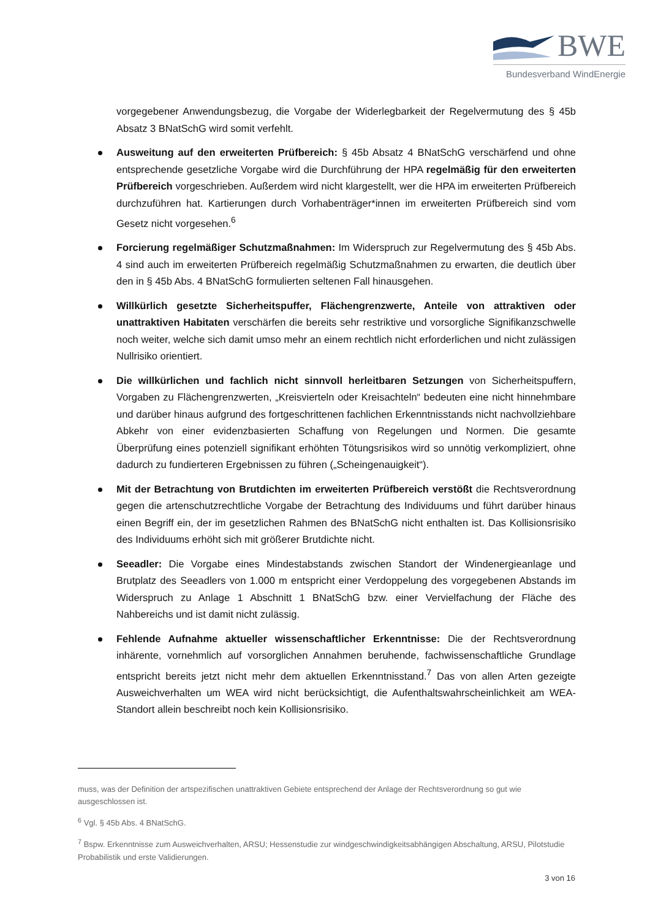BWE
Bundesverband WindEnergie
vorgegebener Anwendungsbezug, die Vorgabe der Widerlegbarkeit der Regelvermutung des § 45b Absatz 3 BNatSchG wird somit verfehlt.
Ausweitung auf den erweiterten Prüfbereich: § 45b Absatz 4 BNatSchG verschärfend und ohne entsprechende gesetzliche Vorgabe wird die Durchführung der HPA regelmäßig für den erweiterten Prüfbereich vorgeschrieben. Außerdem wird nicht klargestellt, wer die HPA im erweiterten Prüfbereich durchzuführen hat. Kartierungen durch Vorhabenträger*innen im erweiterten Prüfbereich sind vom Gesetz nicht vorgesehen.<sup>6</sup>
Forcierung regelmäßiger Schutzmaßnahmen: Im Widerspruch zur Regelvermutung des § 45b Abs. 4 sind auch im erweiterten Prüfbereich regelmäßig Schutzmaßnahmen zu erwarten, die deutlich über den in § 45b Abs. 4 BNatSchG formulierten seltenen Fall hinausgehen.
Willkürlich gesetzte Sicherheitspuffer, Flächengrenzwerte, Anteile von attraktiven oder unattraktiven Habitaten verschärfen die bereits sehr restriktive und vorsorgliche Signifikanzschwelle noch weiter, welche sich damit umso mehr an einem rechtlich nicht erforderlichen und nicht zulässigen Nullrisiko orientiert.
Die willkürlichen und fachlich nicht sinnvoll herleitbaren Setzungen von Sicherheitspuffern, Vorgaben zu Flächengrenzwerten, „Kreisvierteln oder Kreisachteln“ bedeuten eine nicht hinnehmbare und darüber hinaus aufgrund des fortgeschrittenen fachlichen Erkenntnisstands nicht nachvollziehbare Abkehr von einer evidenzbasierten Schaffung von Regelungen und Normen. Die gesamte Überprüfung eines potenziell signifikant erhöhten Tötungsrisikos wird so unnötig verkompliziert, ohne dadurch zu fundierteren Ergebnissen zu führen („Scheingenauigkeit“).
Mit der Betrachtung von Brutdichten im erweiterten Prüfbereich verstößt die Rechtsverordnung gegen die artenschutzrechtliche Vorgabe der Betrachtung des Individuums und führt darüber hinaus einen Begriff ein, der im gesetzlichen Rahmen des BNatSchG nicht enthalten ist. Das Kollisionsrisiko des Individuums erhöht sich mit größerer Brutdichte nicht.
Seeadler: Die Vorgabe eines Mindestabstands zwischen Standort der Windenergieanlage und Brutplatz des Seeadlers von 1.000 m entspricht einer Verdoppelung des vorgegebenen Abstands im Widerspruch zu Anlage 1 Abschnitt 1 BNatSchG bzw. einer Vervielfachung der Fläche des Nahbereichs und ist damit nicht zulässig.
Fehlende Aufnahme aktueller wissenschaftlicher Erkenntnisse: Die der Rechtsverordnung inhärente, vornehmlich auf vorsorglichen Annahmen beruhende, fachwissenschaftliche Grundlage entspricht bereits jetzt nicht mehr dem aktuellen Erkenntnisstand.<sup>7</sup> Das von allen Arten gezeigte Ausweichverhalten um WEA wird nicht berücksichtigt, die Aufenthaltswahrscheinlichkeit am WEA-Standort allein beschreibt noch kein Kollisionsrisiko.
muss, was der Definition der artspezifischen unattraktiven Gebiete entsprechend der Anlage der Rechtsverordnung so gut wie ausgeschlossen ist.
<sup>6</sup> Vgl. § 45b Abs. 4 BNatSchG.
<sup>7</sup> Bspw. Erkenntnisse zum Ausweichverhalten, ARSU; Hessenstudie zur windgeschwindigkeitsabhängigen Abschaltung, ARSU, Pilotstudie Probabilistik und erste Validierungen.
3 von 16